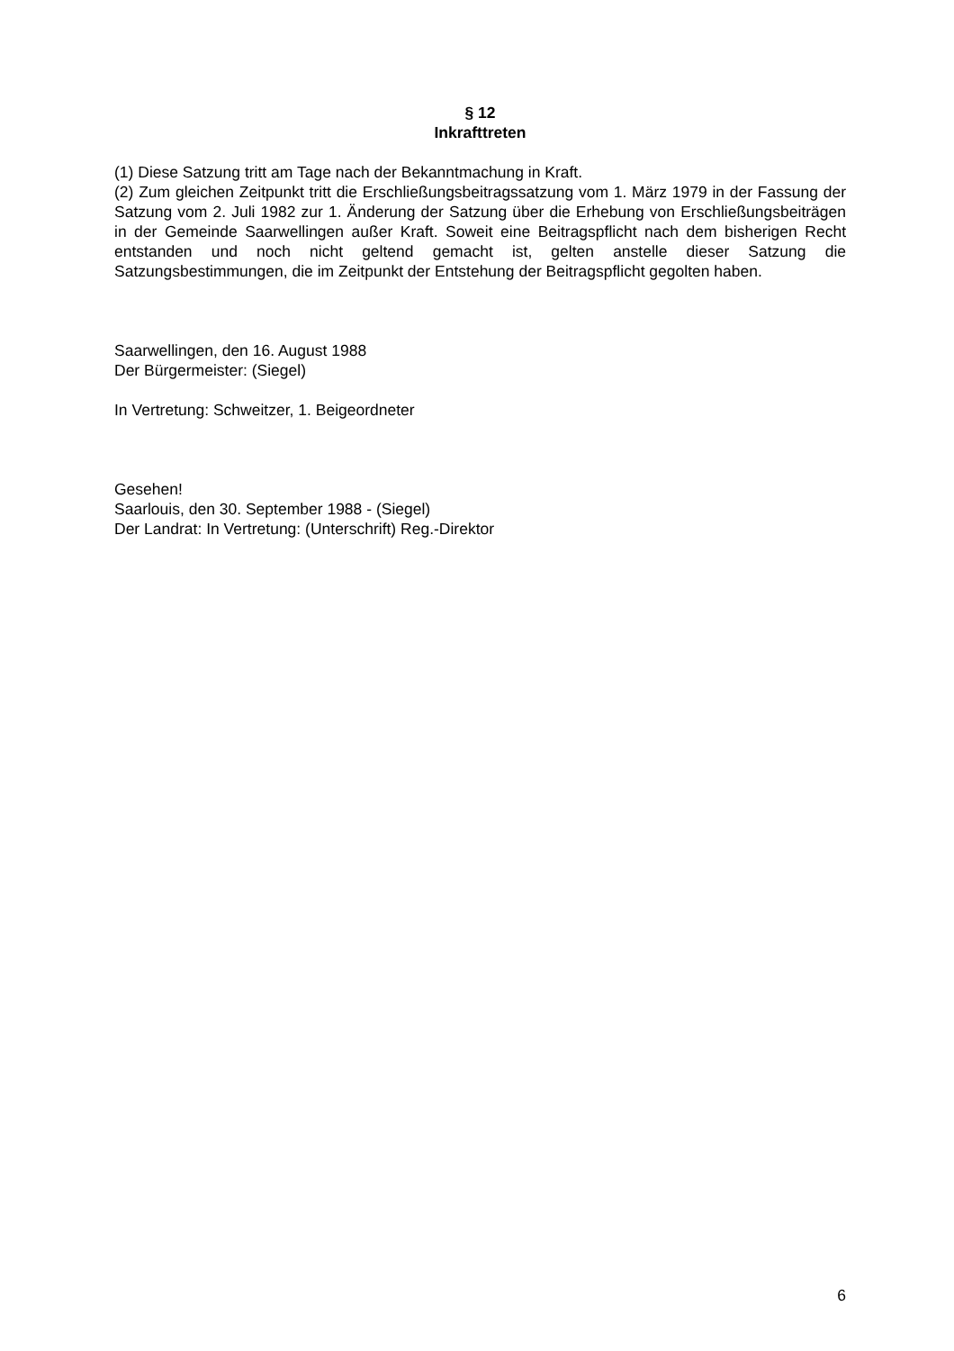§ 12
Inkrafttreten
(1) Diese Satzung tritt am Tage nach der Bekanntmachung in Kraft.
(2) Zum gleichen Zeitpunkt tritt die Erschließungsbeitragssatzung vom 1. März 1979 in der Fassung der Satzung vom 2. Juli 1982 zur 1. Änderung der Satzung über die Erhebung von Erschließungsbeiträgen in der Gemeinde Saarwellingen außer Kraft. Soweit eine Beitragspflicht nach dem bisherigen Recht entstanden und noch nicht geltend gemacht ist, gelten anstelle dieser Satzung die Satzungsbestimmungen, die im Zeitpunkt der Entstehung der Beitragspflicht gegolten haben.
Saarwellingen, den 16. August 1988
Der Bürgermeister: (Siegel)
In Vertretung: Schweitzer, 1. Beigeordneter
Gesehen!
Saarlouis, den 30. September 1988 - (Siegel)
Der Landrat: In Vertretung: (Unterschrift) Reg.-Direktor
6